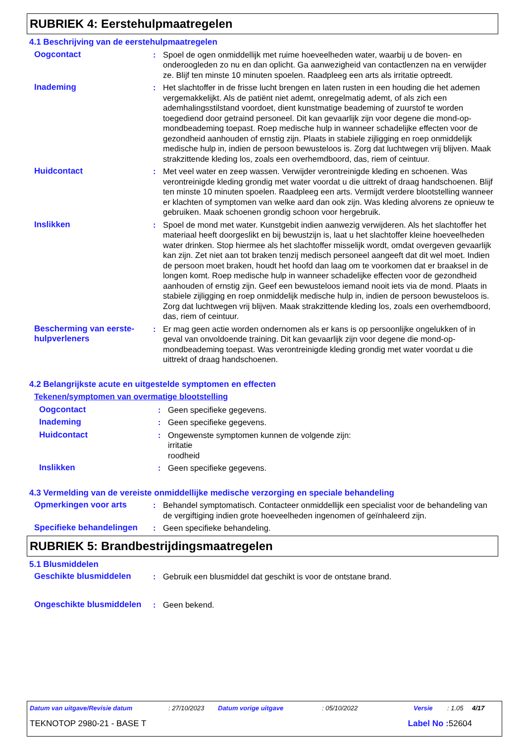RUBRIEK 4: Eerstehulpmaatregelen
4.1 Beschrijving van de eerstehulpmaatregelen
Oogcontact : Spoel de ogen onmiddellijk met ruime hoeveelheden water, waarbij u de boven- en onderoogleden zo nu en dan oplicht. Ga aanwezigheid van contactlenzen na en verwijder ze. Blijf ten minste 10 minuten spoelen. Raadpleeg een arts als irritatie optreedt.
Inademing : Het slachtoffer in de frisse lucht brengen en laten rusten in een houding die het ademen vergemakkelijkt. Als de patiënt niet ademt, onregelmatig ademt, of als zich een ademhalingsstilstand voordoet, dient kunstmatige beademing of zuurstof te worden toegediend door getraind personeel. Dit kan gevaarlijk zijn voor degene die mond-op-mondbeademing toepast. Roep medische hulp in wanneer schadelijke effecten voor de gezondheid aanhouden of ernstig zijn. Plaats in stabiele zijligging en roep onmiddelijk medische hulp in, indien de persoon bewusteloos is. Zorg dat luchtwegen vrij blijven. Maak strakzittende kleding los, zoals een overhemdboord, das, riem of ceintuur.
Huidcontact : Met veel water en zeep wassen. Verwijder verontreinigde kleding en schoenen. Was verontreinigde kleding grondig met water voordat u die uittrekt of draag handschoenen. Blijf ten minste 10 minuten spoelen. Raadpleeg een arts. Vermijdt verdere blootstelling wanneer er klachten of symptomen van welke aard dan ook zijn. Was kleding alvorens ze opnieuw te gebruiken. Maak schoenen grondig schoon voor hergebruik.
Inslikken : Spoel de mond met water. Kunstgebit indien aanwezig verwijderen. Als het slachtoffer het materiaal heeft doorgeslikt en bij bewustzijn is, laat u het slachtoffer kleine hoeveelheden water drinken. Stop hiermee als het slachtoffer misselijk wordt, omdat overgeven gevaarlijk kan zijn. Zet niet aan tot braken tenzij medisch personeel aangeeft dat dit wel moet. Indien de persoon moet braken, houdt het hoofd dan laag om te voorkomen dat er braaksel in de longen komt. Roep medische hulp in wanneer schadelijke effecten voor de gezondheid aanhouden of ernstig zijn. Geef een bewusteloos iemand nooit iets via de mond. Plaats in stabiele zijligging en roep onmiddelijk medische hulp in, indien de persoon bewusteloos is. Zorg dat luchtwegen vrij blijven. Maak strakzittende kleding los, zoals een overhemdboord, das, riem of ceintuur.
Bescherming van eerste-hulpverleners
: Er mag geen actie worden ondernomen als er kans is op persoonlijke ongelukken of in geval van onvoldoende training. Dit kan gevaarlijk zijn voor degene die mond-op-mondbeademing toepast. Was verontreinigde kleding grondig met water voordat u die uittrekt of draag handschoenen.
4.2 Belangrijkste acute en uitgestelde symptomen en effecten
Tekenen/symptomen van overmatige blootstelling
Oogcontact : Geen specifieke gegevens.
Inademing : Geen specifieke gegevens.
Huidcontact : Ongewenste symptomen kunnen de volgende zijn:
irritatie
roodheid
Inslikken : Geen specifieke gegevens.
4.3 Vermelding van de vereiste onmiddellijke medische verzorging en speciale behandeling
Opmerkingen voor arts : Behandel symptomatisch. Contacteer onmiddellijk een specialist voor de behandeling van de vergiftiging indien grote hoeveelheden ingenomen of geïnhaleerd zijn.
Specifieke behandelingen
: Geen specifieke behandeling.
RUBRIEK 5: Brandbestrijdingsmaatregelen
5.1 Blusmiddelen
Geschikte blusmiddelen : Gebruik een blusmiddel dat geschikt is voor de ontstane brand.
Ongeschikte blusmiddelen
: Geen bekend.
Datum van uitgave/Revisie datum: 27/10/2023 Datum vorige uitgave: 05/10/2022 Versie: 1.05 4/17
TEKNOTOP 2980-21 - BASE T Label No : 52604